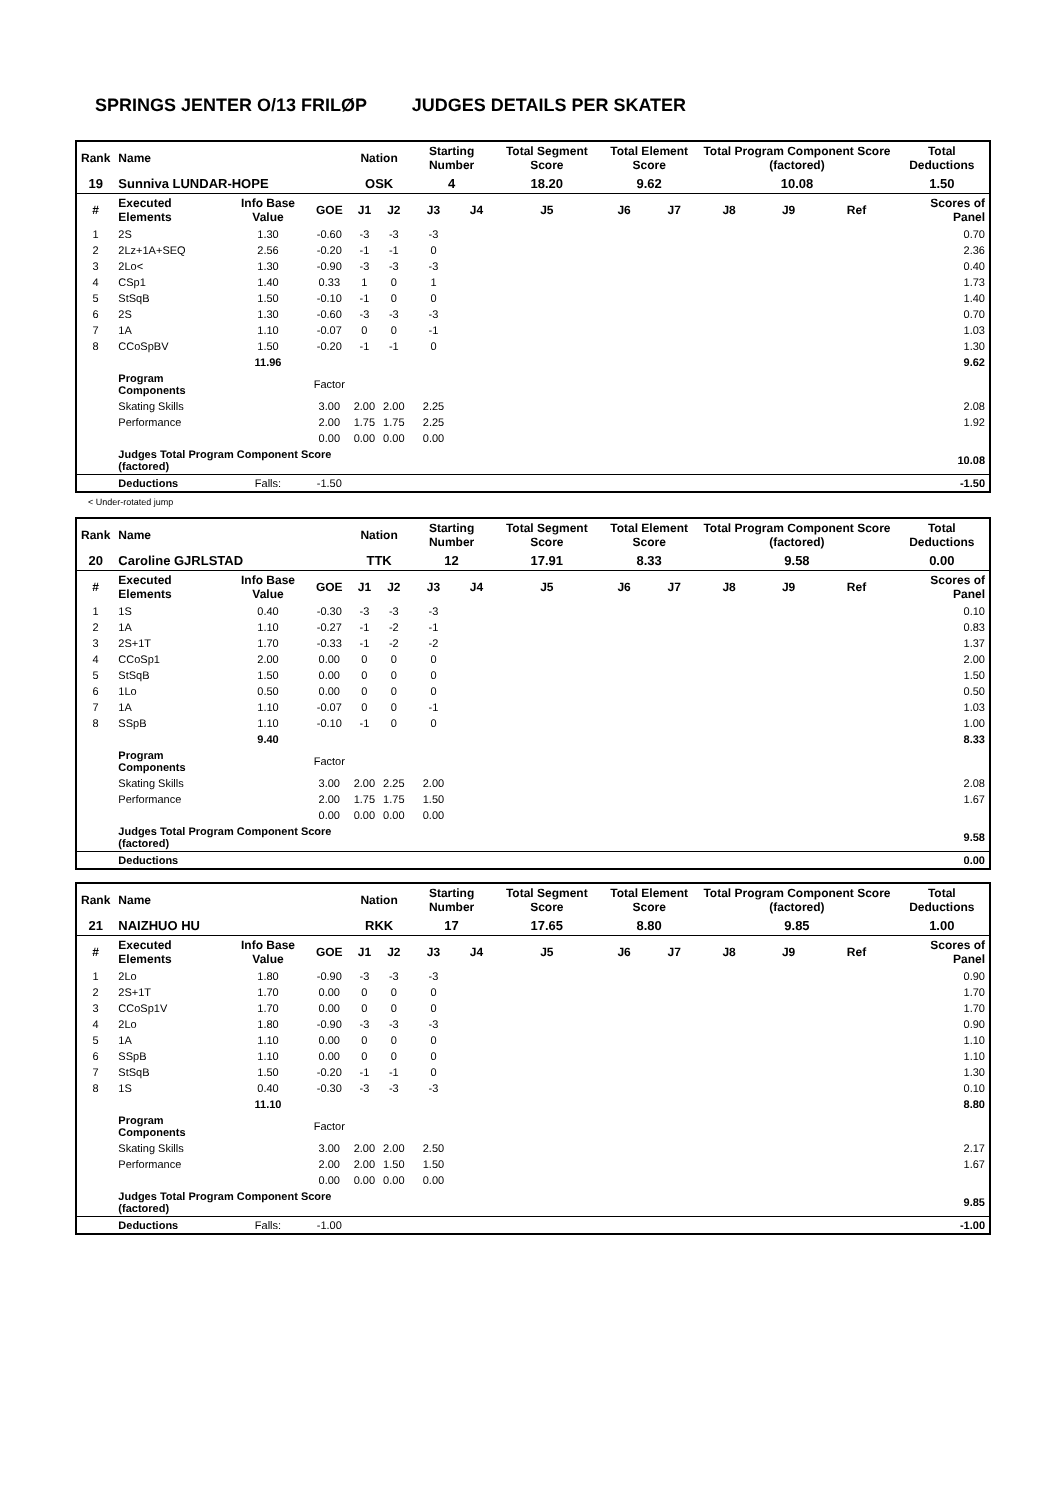SPRINGS JENTER O/13 FRILØP JUDGES DETAILS PER SKATER
| Rank | Name | | | Nation | | Starting Number | | Total Segment Score | Total Element Score | | Total Program Component Score (factored) | | | Total Deductions |
| --- | --- | --- | --- | --- | --- | --- | --- | --- | --- | --- | --- | --- | --- | --- |
| 19 | Sunniva LUNDAR-HOPE | | | OSK | | 4 | | 18.20 | 9.62 | | 10.08 | | | 1.50 |
| # | Executed Elements | Info Base Value | GOE | J1 | J2 | J3 | J4 | J5 | J6 | J7 | J8 | J9 | Ref | Scores of Panel |
| 1 | 2S | 1.30 | -0.60 | -3 | -3 | -3 | | | | | | | | 0.70 |
| 2 | 2Lz+1A+SEQ | 2.56 | -0.20 | -1 | -1 | 0 | | | | | | | | 2.36 |
| 3 | 2Lo< | 1.30 | -0.90 | -3 | -3 | -3 | | | | | | | | 0.40 |
| 4 | CSp1 | 1.40 | 0.33 | 1 | 0 | 1 | | | | | | | | 1.73 |
| 5 | StSqB | 1.50 | -0.10 | -1 | 0 | 0 | | | | | | | | 1.40 |
| 6 | 2S | 1.30 | -0.60 | -3 | -3 | -3 | | | | | | | | 0.70 |
| 7 | 1A | 1.10 | -0.07 | 0 | 0 | -1 | | | | | | | | 1.03 |
| 8 | CCoSpBV | 1.50 | -0.20 | -1 | -1 | 0 | | | | | | | | 1.30 |
| | | 11.96 | | | | | | | | | | | | 9.62 |
| | Program Components | | Factor | | | | | | | | | | | |
| | Skating Skills | | 3.00 | 2.00 | 2.00 | 2.25 | | | | | | | | 2.08 |
| | Performance | | 2.00 | 1.75 | 1.75 | 2.25 | | | | | | | | 1.92 |
| | | | 0.00 | 0.00 | 0.00 | 0.00 | | | | | | | | |
| | Judges Total Program Component Score (factored) | | | | | | | | | | | | | 10.08 |
| | Deductions | Falls: | -1.50 | | | | | | | | | | | -1.50 |
< Under-rotated jump
| Rank | Name | | | Nation | | Starting Number | | Total Segment Score | Total Element Score | | Total Program Component Score (factored) | | | Total Deductions |
| --- | --- | --- | --- | --- | --- | --- | --- | --- | --- | --- | --- | --- | --- | --- |
| 20 | Caroline GJRLSTAD | | | TTK | | 12 | | 17.91 | 8.33 | | 9.58 | | | 0.00 |
| # | Executed Elements | Info Base Value | GOE | J1 | J2 | J3 | J4 | J5 | J6 | J7 | J8 | J9 | Ref | Scores of Panel |
| 1 | 1S | 0.40 | -0.30 | -3 | -3 | -3 | | | | | | | | 0.10 |
| 2 | 1A | 1.10 | -0.27 | -1 | -2 | -1 | | | | | | | | 0.83 |
| 3 | 2S+1T | 1.70 | -0.33 | -1 | -2 | -2 | | | | | | | | 1.37 |
| 4 | CCoSp1 | 2.00 | 0.00 | 0 | 0 | 0 | | | | | | | | 2.00 |
| 5 | StSqB | 1.50 | 0.00 | 0 | 0 | 0 | | | | | | | | 1.50 |
| 6 | 1Lo | 0.50 | 0.00 | 0 | 0 | 0 | | | | | | | | 0.50 |
| 7 | 1A | 1.10 | -0.07 | 0 | 0 | -1 | | | | | | | | 1.03 |
| 8 | SSpB | 1.10 | -0.10 | -1 | 0 | 0 | | | | | | | | 1.00 |
| | | 9.40 | | | | | | | | | | | | 8.33 |
| | Program Components | | Factor | | | | | | | | | | | |
| | Skating Skills | | 3.00 | 2.00 | 2.25 | 2.00 | | | | | | | | 2.08 |
| | Performance | | 2.00 | 1.75 | 1.75 | 1.50 | | | | | | | | 1.67 |
| | | | 0.00 | 0.00 | 0.00 | 0.00 | | | | | | | | |
| | Judges Total Program Component Score (factored) | | | | | | | | | | | | | 9.58 |
| | Deductions | | | | | | | | | | | | | 0.00 |
| Rank | Name | | | Nation | | Starting Number | | Total Segment Score | Total Element Score | | Total Program Component Score (factored) | | | Total Deductions |
| --- | --- | --- | --- | --- | --- | --- | --- | --- | --- | --- | --- | --- | --- | --- |
| 21 | NAIZHUO HU | | | RKK | | 17 | | 17.65 | 8.80 | | 9.85 | | | 1.00 |
| # | Executed Elements | Info Base Value | GOE | J1 | J2 | J3 | J4 | J5 | J6 | J7 | J8 | J9 | Ref | Scores of Panel |
| 1 | 2Lo | 1.80 | -0.90 | -3 | -3 | -3 | | | | | | | | 0.90 |
| 2 | 2S+1T | 1.70 | 0.00 | 0 | 0 | 0 | | | | | | | | 1.70 |
| 3 | CCoSp1V | 1.70 | 0.00 | 0 | 0 | 0 | | | | | | | | 1.70 |
| 4 | 2Lo | 1.80 | -0.90 | -3 | -3 | -3 | | | | | | | | 0.90 |
| 5 | 1A | 1.10 | 0.00 | 0 | 0 | 0 | | | | | | | | 1.10 |
| 6 | SSpB | 1.10 | 0.00 | 0 | 0 | 0 | | | | | | | | 1.10 |
| 7 | StSqB | 1.50 | -0.20 | -1 | -1 | 0 | | | | | | | | 1.30 |
| 8 | 1S | 0.40 | -0.30 | -3 | -3 | -3 | | | | | | | | 0.10 |
| | | 11.10 | | | | | | | | | | | | 8.80 |
| | Program Components | | Factor | | | | | | | | | | | |
| | Skating Skills | | 3.00 | 2.00 | 2.00 | 2.50 | | | | | | | | 2.17 |
| | Performance | | 2.00 | 2.00 | 1.50 | 1.50 | | | | | | | | 1.67 |
| | | | 0.00 | 0.00 | 0.00 | 0.00 | | | | | | | | |
| | Judges Total Program Component Score (factored) | | | | | | | | | | | | | 9.85 |
| | Deductions | Falls: | -1.00 | | | | | | | | | | | -1.00 |